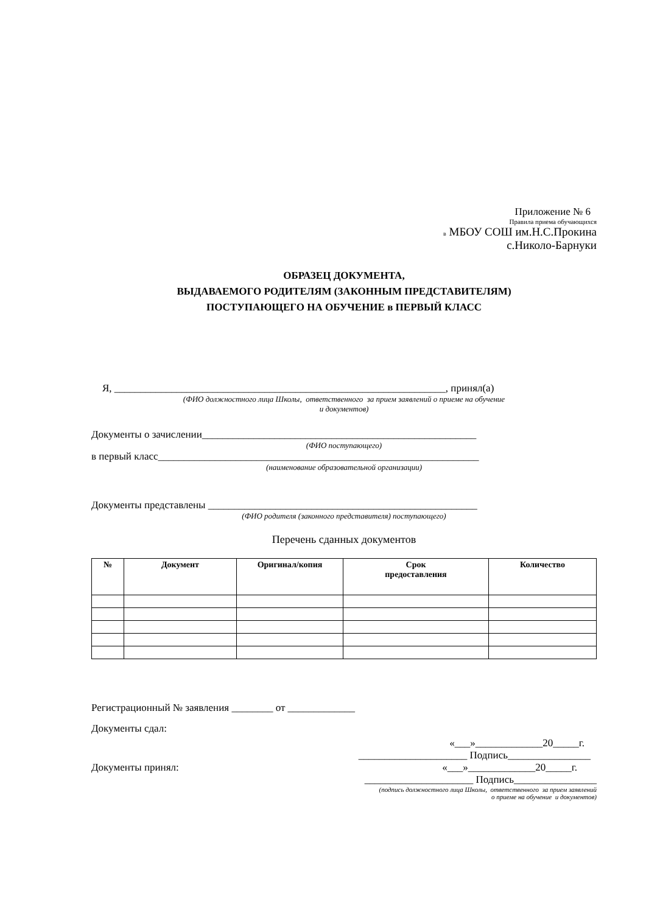Приложение № 6
Правила приема обучающихся
в МБОУ СОШ им.Н.С.Прокина
с.Николо-Барнуки
ОБРАЗЕЦ ДОКУМЕНТА,
ВЫДАВАЕМОГО РОДИТЕЛЯМ (ЗАКОННЫМ ПРЕДСТАВИТЕЛЯМ)
ПОСТУПАЮЩЕГО НА ОБУЧЕНИЕ в ПЕРВЫЙ КЛАСС
Я, ________________________________________________________________, принял(а)
(ФИО должностного лица Школы, ответственного за прием заявлений о приеме на обучение
и документов)
Документы о зачислении_____________________________________________________
(ФИО поступающего)
в первый класс______________________________________________________________
(наименование образовательной организации)
Документы представлены ____________________________________________________
(ФИО родителя (законного представителя) поступающего)
Перечень сданных документов
| № | Документ | Оригинал/копия | Срок предоставления | Количество |
| --- | --- | --- | --- | --- |
Регистрационный № заявления ________ от _____________
Документы сдал:
«___»_____________20_____г.
_____________________ Подпись________________
Документы принял: «___»_____________20_____г.
_____________________ Подпись________________
(подпись должностного лица Школы, ответственного за прием заявлений
о приеме на обучение и документов)